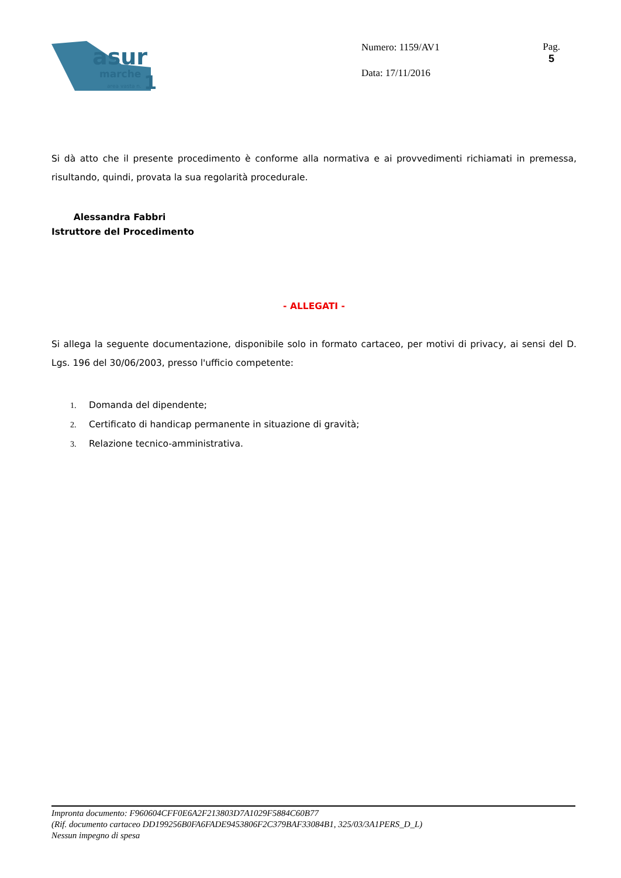asur
marche
area vasta n.
1
Numero: 1159/AV1
Data: 17/11/2016
Pag.
5
Si dà atto che il presente procedimento è conforme alla normativa e ai provvedimenti richiamati in premessa, risultando, quindi, provata la sua regolarità procedurale.
Alessandra Fabbri
Istruttore del Procedimento
- ALLEGATI -
Si allega la seguente documentazione, disponibile solo in formato cartaceo, per motivi di privacy, ai sensi del D. Lgs. 196 del 30/06/2003, presso l'ufficio competente:
1. Domanda del dipendente;
2. Certificato di handicap permanente in situazione di gravità;
3. Relazione tecnico-amministrativa.
Impronta documento: F960604CFF0E6A2F213803D7A1029F5884C60B77
(Rif. documento cartaceo DD199256B0FA6FADE9453806F2C379BAF33084B1, 325/03/3A1PERS_D_L)
Nessun impegno di spesa